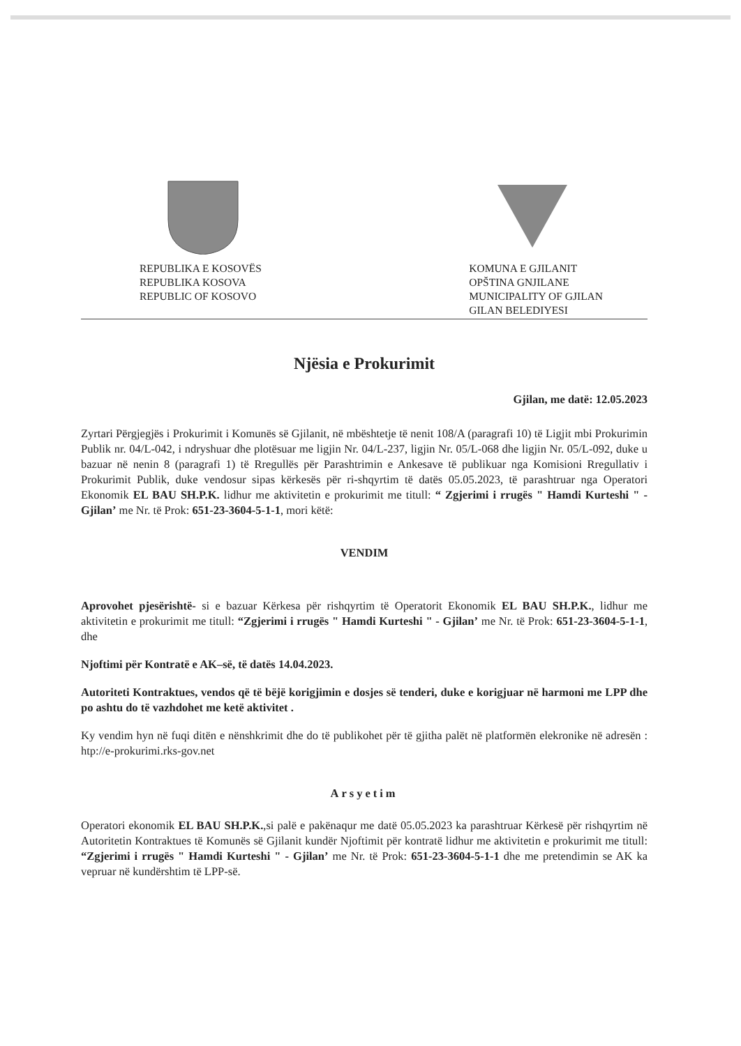REPUBLIKA E KOSOVËS
REPUBLIKA KOSOVA
REPUBLIC OF KOSOVO
KOMUNA E GJILANIT
OPŠTINA GNJILANE
MUNICIPALITY OF GJILAN
GILAN BELEDIYESI
Njësia e Prokurimit
Gjilan, me datë: 12.05.2023
Zyrtari Përgjegjës i Prokurimit i Komunës së Gjilanit, në mbështetje të nenit 108/A (paragrafi 10) të Ligjit mbi Prokurimin Publik nr. 04/L-042, i ndryshuar dhe plotësuar me ligjin Nr. 04/L-237, ligjin Nr. 05/L-068 dhe ligjin Nr. 05/L-092, duke u bazuar në nenin 8 (paragrafi 1) të Rregullës për Parashtrimin e Ankesave të publikuar nga Komisioni Rregullativ i Prokurimit Publik, duke vendosur sipas kërkesës për ri-shqyrtim të datës 05.05.2023, të parashtruar nga Operatori Ekonomik EL BAU SH.P.K. lidhur me aktivitetin e prokurimit me titull: “ Zgjerimi i rrugës " Hamdi Kurteshi " - Gjilan’ me Nr. të Prok: 651-23-3604-5-1-1, mori këtë:
VENDIM
Aprovohet pjesërishtë- si e bazuar Kërkesa për rishqyrtim të Operatorit Ekonomik EL BAU SH.P.K., lidhur me aktivitetin e prokurimit me titull: “Zgjerimi i rrugës " Hamdi Kurteshi " - Gjilan’ me Nr. të Prok: 651-23-3604-5-1-1, dhe
Njoftimi për Kontratë e AK–së, të datës 14.04.2023.
Autoriteti Kontraktues, vendos që të bëjë korigjimin e dosjes së tenderi, duke e korigjuar në harmoni me LPP dhe po ashtu do të vazhdohet me ketë aktivitet .
Ky vendim hyn në fuqi ditën e nënshkrimit dhe do të publikohet për të gjitha palët në platformën elekronike në adresën : htp://e-prokurimi.rks-gov.net
Arsyetim
Operatori ekonomik EL BAU SH.P.K.,si palë e pakënaqur me datë 05.05.2023 ka parashtruar Kërkesë për rishqyrtim në Autoritetin Kontraktues të Komunës së Gjilanit kundër Njoftimit për kontratë lidhur me aktivitetin e prokurimit me titull: “Zgjerimi i rrugës " Hamdi Kurteshi " - Gjilan’ me Nr. të Prok: 651-23-3604-5-1-1 dhe me pretendimin se AK ka vepruar në kundërshtim të LPP-së.